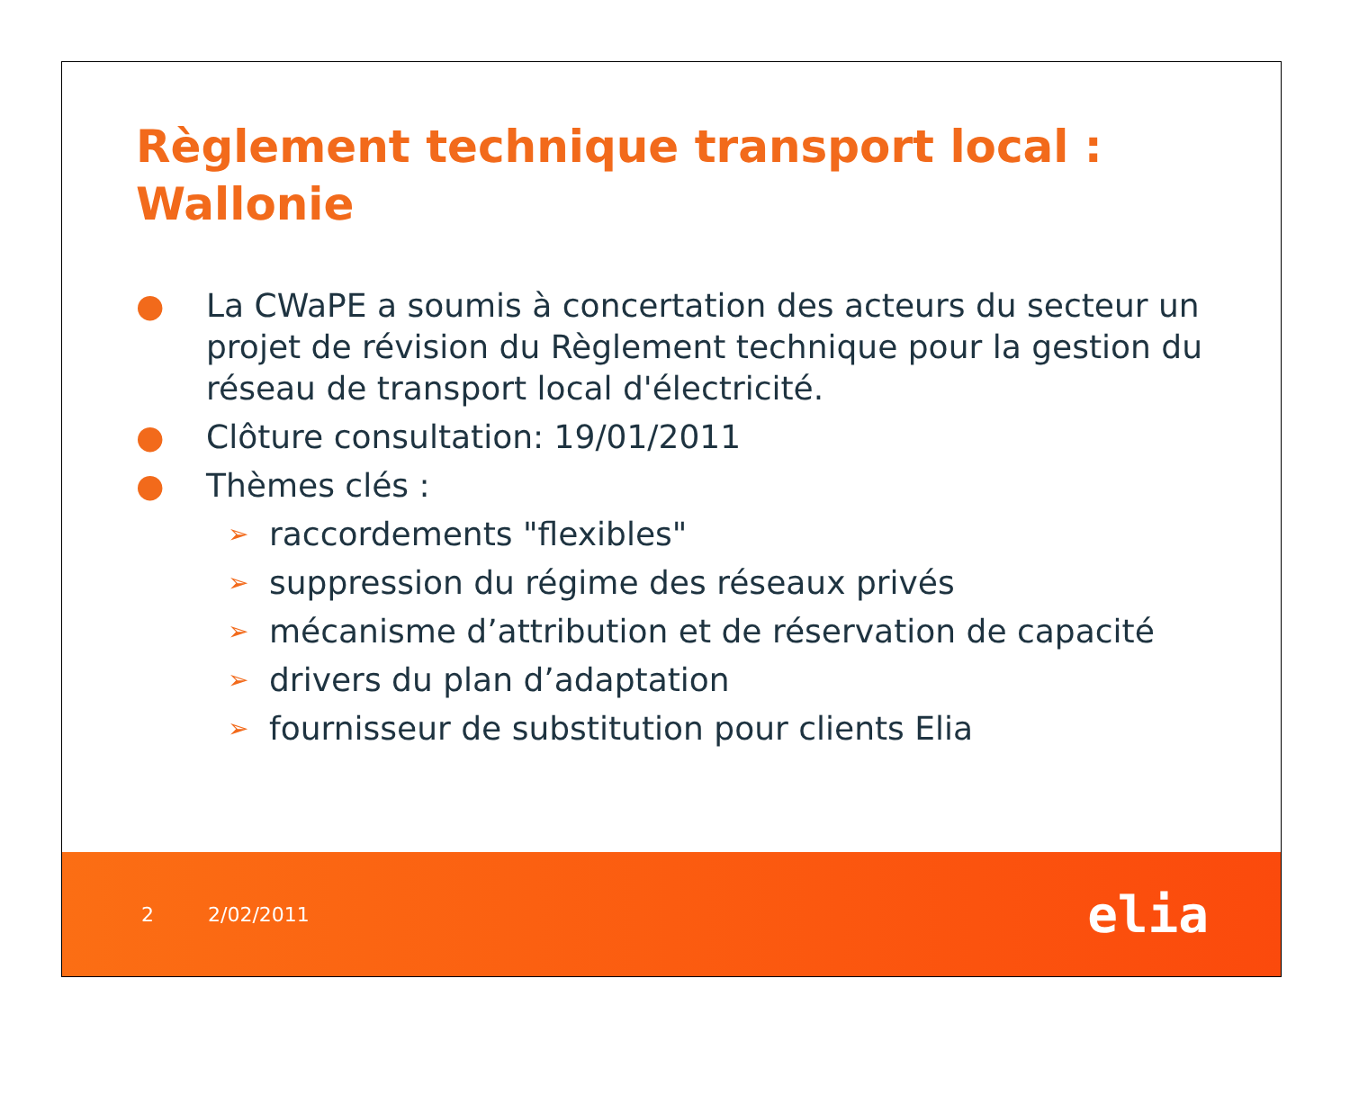Règlement technique transport local : Wallonie
● La CWaPE a soumis à concertation des acteurs du secteur un projet de révision du Règlement technique pour la gestion du réseau de transport local d'électricité.
● Clôture consultation: 19/01/2011
● Thèmes clés :
➢ raccordements "flexibles"
➢ suppression du régime des réseaux privés
➢ mécanisme d’attribution et de réservation de capacité
➢ drivers du plan d’adaptation
➢ fournisseur de substitution pour clients Elia
2 2/02/2011
elia